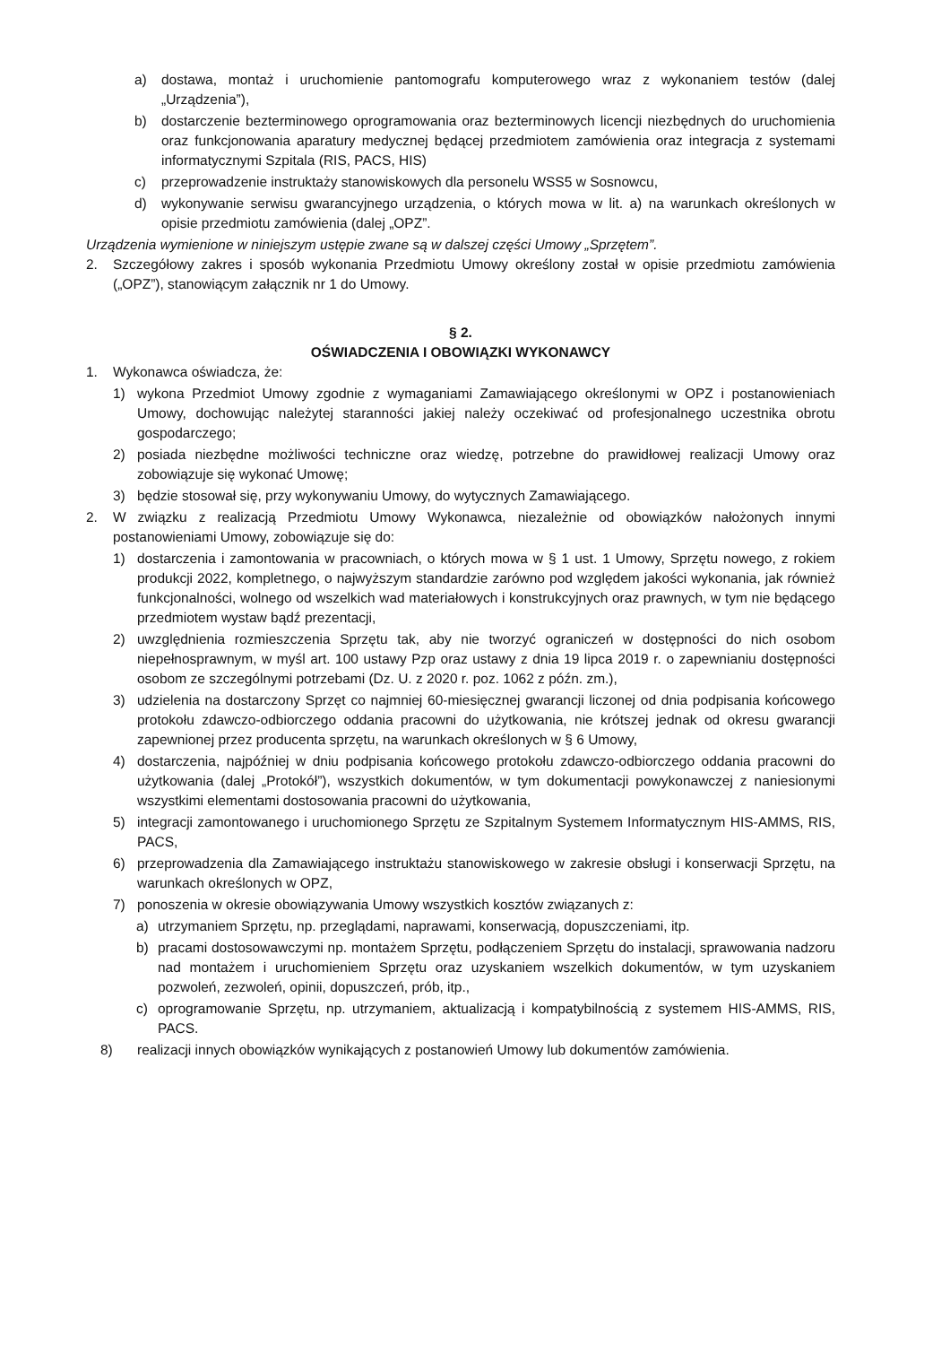a) dostawa, montaż i uruchomienie pantomografu komputerowego wraz z wykonaniem testów (dalej „Urządzenia”),
b) dostarczenie bezterminowego oprogramowania oraz bezterminowych licencji niezbędnych do uruchomienia oraz funkcjonowania aparatury medycznej będącej przedmiotem zamówienia oraz integracja z systemami informatycznymi Szpitala (RIS, PACS, HIS)
c) przeprowadzenie instruktaży stanowiskowych dla personelu WSS5 w Sosnowcu,
d) wykonywanie serwisu gwarancyjnego urządzenia, o których mowa w lit. a) na warunkach określonych w opisie przedmiotu zamówienia (dalej „OPZ”.
Urządzenia wymienione w niniejszym ustępie zwane są w dalszej części Umowy „Sprzętem”.
2. Szczegółowy zakres i sposób wykonania Przedmiotu Umowy określony został w opisie przedmiotu zamówienia („OPZ”), stanowiącym załącznik nr 1 do Umowy.
§ 2.
OŚWIADCZENIA I OBOWIĄZKI WYKONAWCY
1. Wykonawca oświadcza, że:
1) wykona Przedmiot Umowy zgodnie z wymaganiami Zamawiającego określonymi w OPZ i postanowieniach Umowy, dochowując należytej staranności jakiej należy oczekiwać od profesjonalnego uczestnika obrotu gospodarczego;
2) posiada niezbędne możliwości techniczne oraz wiedzę, potrzebne do prawidłowej realizacji Umowy oraz zobowiązuje się wykonać Umowę;
3) będzie stosował się, przy wykonywaniu Umowy, do wytycznych Zamawiającego.
2. W związku z realizacją Przedmiotu Umowy Wykonawca, niezależnie od obowiązków nałożonych innymi postanowieniami Umowy, zobowiązuje się do:
1) dostarczenia i zamontowania w pracowniach, o których mowa w § 1 ust. 1 Umowy, Sprzętu nowego, z rokiem produkcji 2022, kompletnego, o najwyższym standardzie zarówno pod względem jakości wykonania, jak również funkcjonalności, wolnego od wszelkich wad materiałowych i konstrukcyjnych oraz prawnych, w tym nie będącego przedmiotem wystaw bądź prezentacji,
2) uwzględnienia rozmieszczenia Sprzętu tak, aby nie tworzyć ograniczeń w dostępności do nich osobom niepełnosprawnym, w myśl art. 100 ustawy Pzp oraz ustawy z dnia 19 lipca 2019 r. o zapewnianiu dostępności osobom ze szczególnymi potrzebami (Dz. U. z 2020 r. poz. 1062 z późn. zm.),
3) udzielenia na dostarczony Sprzęt co najmniej 60-miesięcznej gwarancji liczonej od dnia podpisania końcowego protokołu zdawczo-odbiorczego oddania pracowni do użytkowania, nie krótszej jednak od okresu gwarancji zapewnionej przez producenta sprzętu, na warunkach określonych w § 6 Umowy,
4) dostarczenia, najpóźniej w dniu podpisania końcowego protokołu zdawczo-odbiorczego oddania pracowni do użytkowania (dalej „Protokół”), wszystkich dokumentów, w tym dokumentacji powykonawczej z naniesionymi wszystkimi elementami dostosowania pracowni do użytkowania,
5) integracji zamontowanego i uruchomionego Sprzętu ze Szpitalnym Systemem Informatycznym HIS-AMMS, RIS, PACS,
6) przeprowadzenia dla Zamawiającego instruktażu stanowiskowego w zakresie obsługi i konserwacji Sprzętu, na warunkach określonych w OPZ,
7) ponoszenia w okresie obowiązywania Umowy wszystkich kosztów związanych z:
a) utrzymaniem Sprzętu, np. przeglądami, naprawami, konserwacją, dopuszczeniami, itp.
b) pracami dostosowawczymi np. montażem Sprzętu, podłączeniem Sprzętu do instalacji, sprawowania nadzoru nad montażem i uruchomieniem Sprzętu oraz uzyskaniem wszelkich dokumentów, w tym uzyskaniem pozwoleń, zezwoleń, opinii, dopuszczeń, prób, itp.,
c) oprogramowanie Sprzętu, np. utrzymaniem, aktualizacją i kompatybilnością z systemem HIS-AMMS, RIS, PACS.
8) realizacji innych obowiązków wynikających z postanowień Umowy lub dokumentów zamówienia.